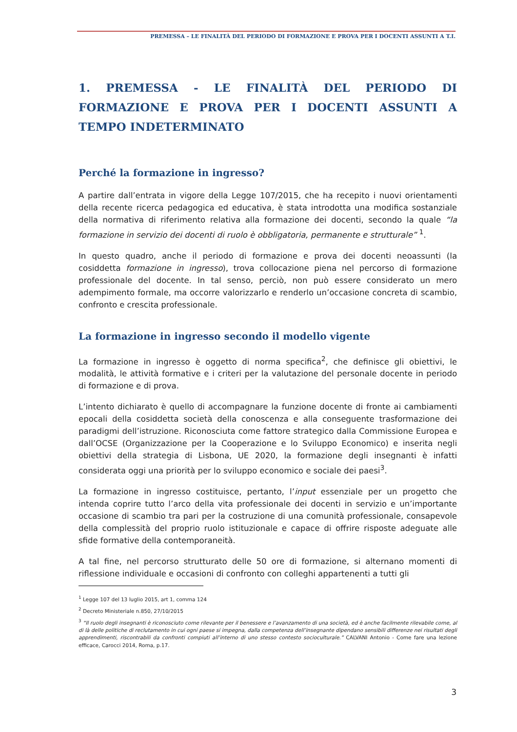PREMESSA – LE FINALITÀ DEL PERIODO DI FORMAZIONE E PROVA PER I DOCENTI ASSUNTI A T.I.
1. PREMESSA - LE FINALITÀ DEL PERIODO DI FORMAZIONE E PROVA PER I DOCENTI ASSUNTI A TEMPO INDETERMINATO
Perché la formazione in ingresso?
A partire dall’entrata in vigore della Legge 107/2015, che ha recepito i nuovi orientamenti della recente ricerca pedagogica ed educativa, è stata introdotta una modifica sostanziale della normativa di riferimento relativa alla formazione dei docenti, secondo la quale “la formazione in servizio dei docenti di ruolo è obbligatoria, permanente e strutturale” <sup>1</sup>.
In questo quadro, anche il periodo di formazione e prova dei docenti neoassunti (la cosiddetta formazione in ingresso), trova collocazione piena nel percorso di formazione professionale del docente. In tal senso, perciò, non può essere considerato un mero adempimento formale, ma occorre valorizzarlo e renderlo un’occasione concreta di scambio, confronto e crescita professionale.
La formazione in ingresso secondo il modello vigente
La formazione in ingresso è oggetto di norma specifica<sup>2</sup>, che definisce gli obiettivi, le modalità, le attività formative e i criteri per la valutazione del personale docente in periodo di formazione e di prova.
L’intento dichiarato è quello di accompagnare la funzione docente di fronte ai cambiamenti epocali della cosiddetta società della conoscenza e alla conseguente trasformazione dei paradigmi dell’istruzione. Riconosciuta come fattore strategico dalla Commissione Europea e dall’OCSE (Organizzazione per la Cooperazione e lo Sviluppo Economico) e inserita negli obiettivi della strategia di Lisbona, UE 2020, la formazione degli insegnanti è infatti considerata oggi una priorità per lo sviluppo economico e sociale dei paesi<sup>3</sup>.
La formazione in ingresso costituisce, pertanto, l’input essenziale per un progetto che intenda coprire tutto l’arco della vita professionale dei docenti in servizio e un’importante occasione di scambio tra pari per la costruzione di una comunità professionale, consapevole della complessità del proprio ruolo istituzionale e capace di offrire risposte adeguate alle sfide formative della contemporaneità.
A tal fine, nel percorso strutturato delle 50 ore di formazione, si alternano momenti di riflessione individuale e occasioni di confronto con colleghi appartenenti a tutti gli
<sup>1</sup> Legge 107 del 13 luglio 2015, art 1, comma 124
<sup>2</sup> Decreto Ministeriale n.850, 27/10/2015
<sup>3</sup> “Il ruolo degli insegnanti è riconosciuto come rilevante per il benessere e l’avanzamento di una società, ed è anche facilmente rilevabile come, al di là delle politiche di reclutamento in cui ogni paese si impegna, dalla competenza dell’insegnante dipendano sensibili differenze nei risultati degli apprendimenti, riscontrabili da confronti compiuti all’interno di uno stesso contesto socioculturale.” CALVANI Antonio - Come fare una lezione efficace, Carocci 2014, Roma, p.17.
3